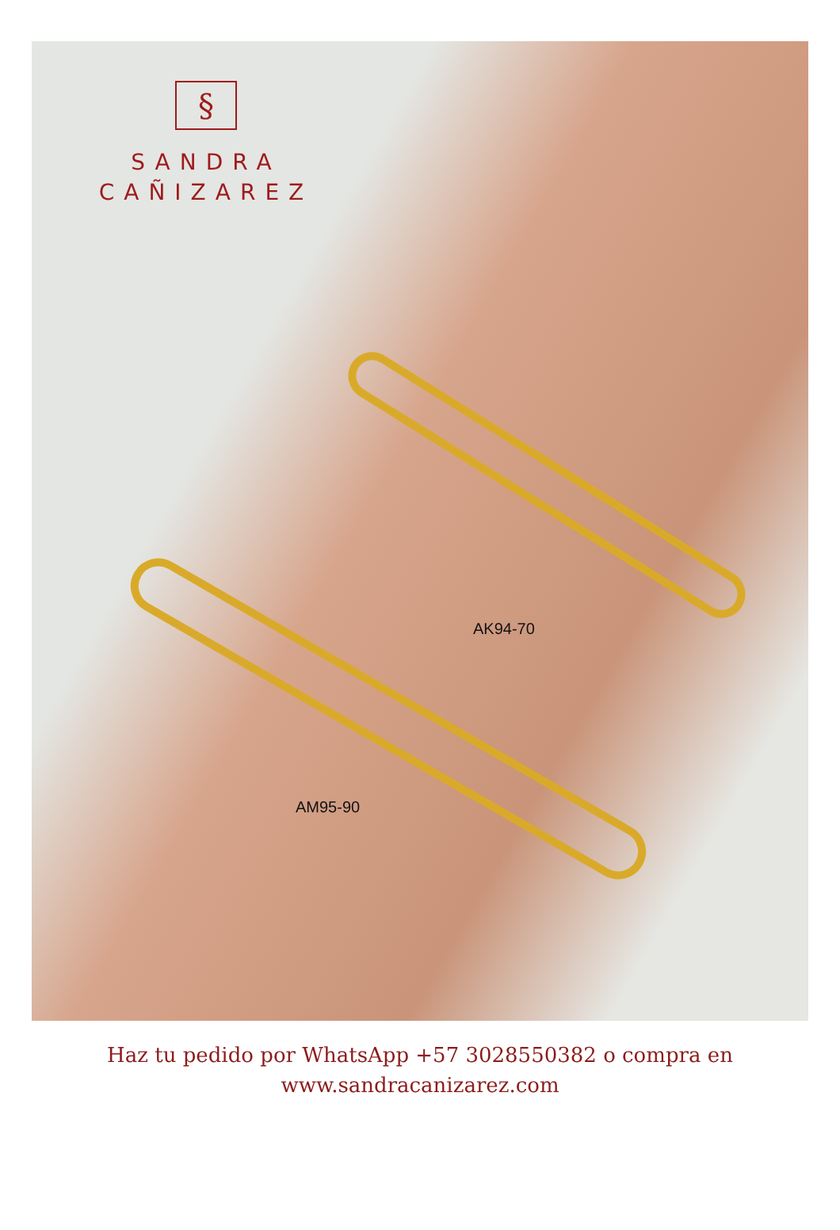§
SANDRA
CAÑIZAREZ
AK94-70
AM95-90
Haz tu pedido por WhatsApp +57 3028550382 o compra en
www.sandracanizarez.com